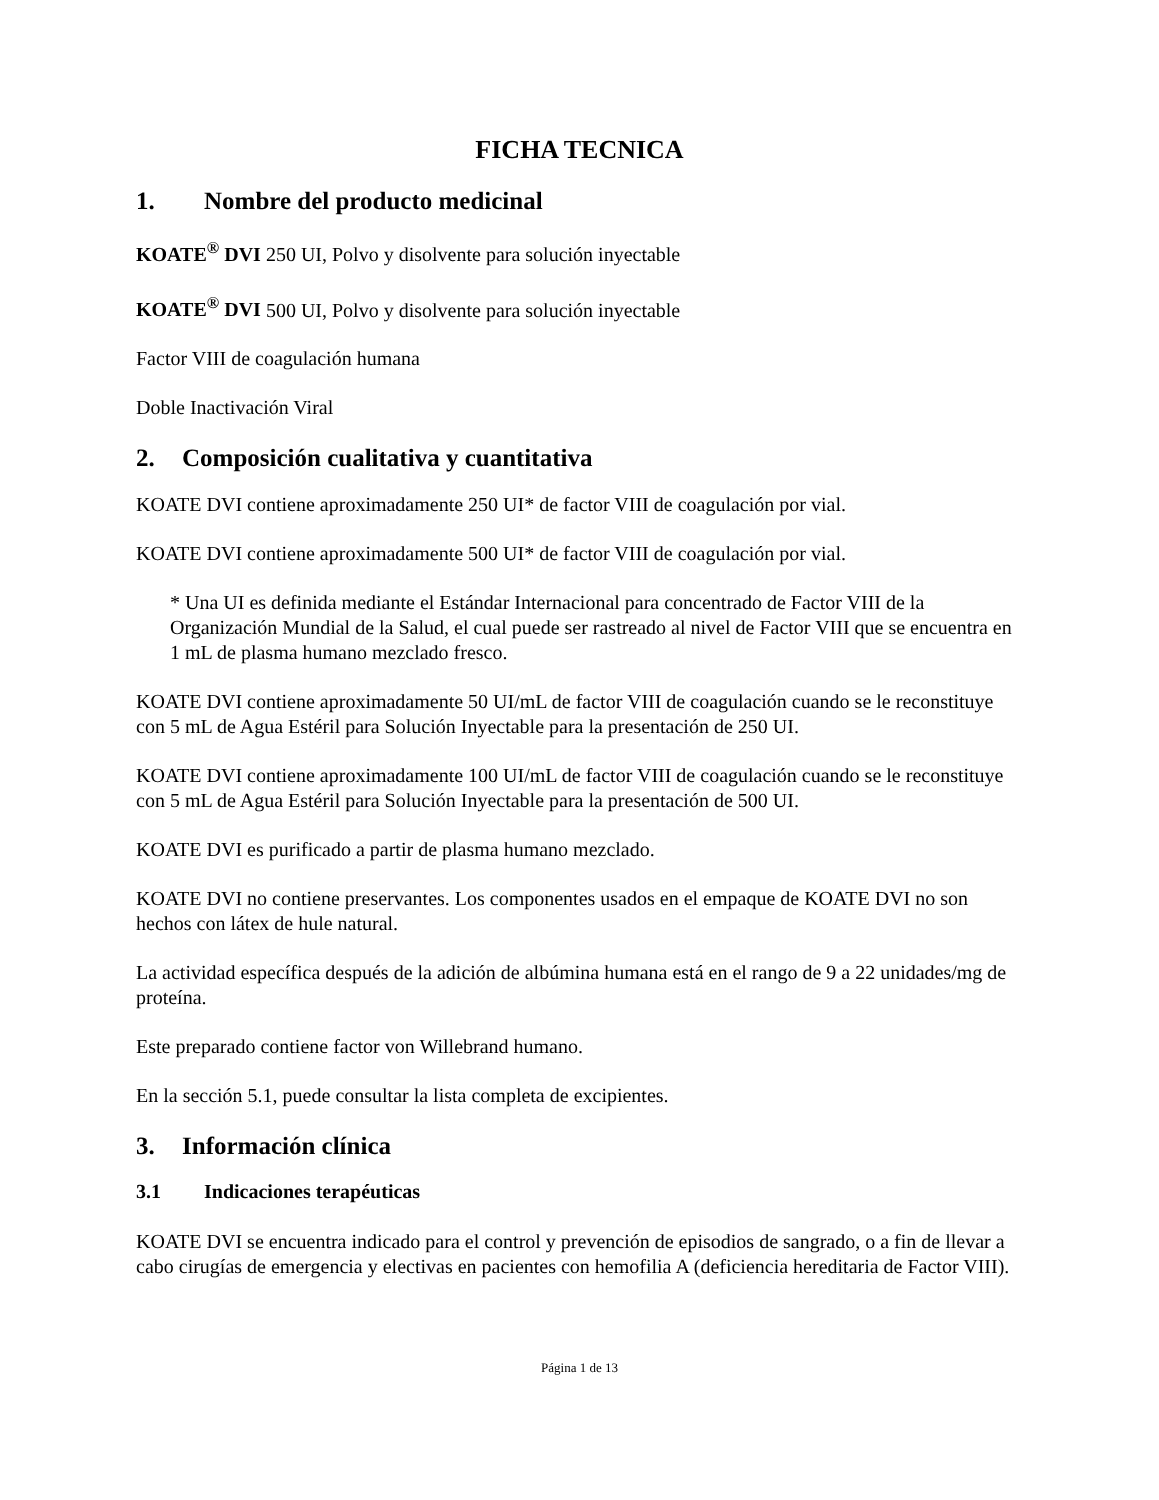FICHA TECNICA
1. Nombre del producto medicinal
KOATE<sup>®</sup> DVI 250 UI, Polvo y disolvente para solución inyectable
KOATE<sup>®</sup> DVI 500 UI, Polvo y disolvente para solución inyectable
Factor VIII de coagulación humana
Doble Inactivación Viral
2. Composición cualitativa y cuantitativa
KOATE DVI contiene aproximadamente 250 UI* de factor VIII de coagulación por vial.
KOATE DVI contiene aproximadamente 500 UI* de factor VIII de coagulación por vial.
* Una UI es definida mediante el Estándar Internacional para concentrado de Factor VIII de la Organización Mundial de la Salud, el cual puede ser rastreado al nivel de Factor VIII que se encuentra en 1 mL de plasma humano mezclado fresco.
KOATE DVI contiene aproximadamente 50 UI/mL de factor VIII de coagulación cuando se le reconstituye con 5 mL de Agua Estéril para Solución Inyectable para la presentación de 250 UI.
KOATE DVI contiene aproximadamente 100 UI/mL de factor VIII de coagulación cuando se le reconstituye con 5 mL de Agua Estéril para Solución Inyectable para la presentación de 500 UI.
KOATE DVI es purificado a partir de plasma humano mezclado.
KOATE DVI no contiene preservantes. Los componentes usados en el empaque de KOATE DVI no son hechos con látex de hule natural.
La actividad específica después de la adición de albúmina humana está en el rango de 9 a 22 unidades/mg de proteína.
Este preparado contiene factor von Willebrand humano.
En la sección 5.1, puede consultar la lista completa de excipientes.
3. Información clínica
3.1 Indicaciones terapéuticas
KOATE DVI se encuentra indicado para el control y prevención de episodios de sangrado, o a fin de llevar a cabo cirugías de emergencia y electivas en pacientes con hemofilia A (deficiencia hereditaria de Factor VIII).
Página 1 de 13